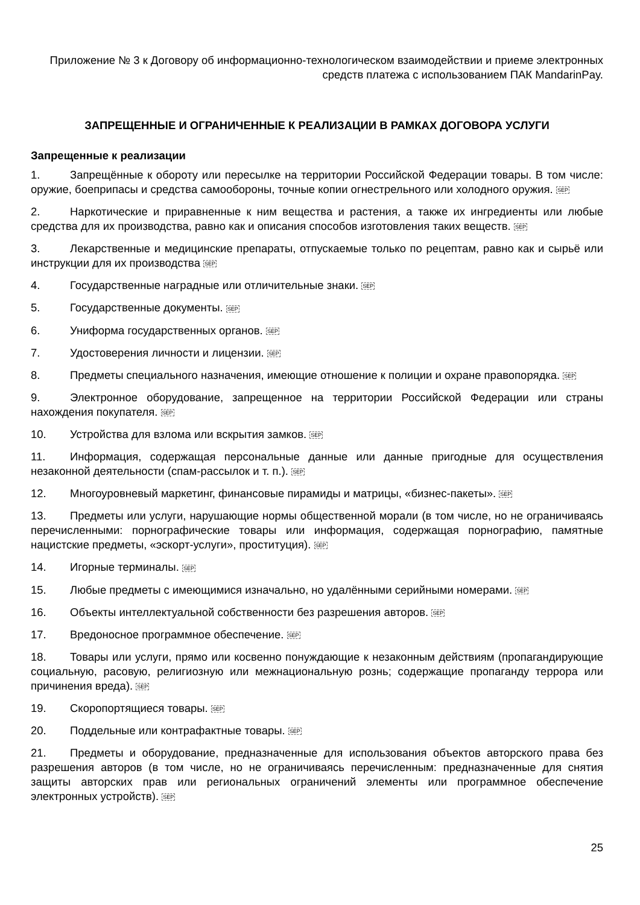Приложение № 3 к Договору об информационно-технологическом взаимодействии и приеме электронных средств платежа с использованием ПАК MandarinPay.
ЗАПРЕЩЕННЫЕ И ОГРАНИЧЕННЫЕ К РЕАЛИЗАЦИИ В РАМКАХ ДОГОВОРА УСЛУГИ
Запрещенные к реализации
1. Запрещённые к обороту или пересылке на территории Российской Федерации товары. В том числе: оружие, боеприпасы и средства самообороны, точные копии огнестрельного или холодного оружия. SEP
2. Наркотические и приравненные к ним вещества и растения, а также их ингредиенты или любые средства для их производства, равно как и описания способов изготовления таких веществ. SEP
3. Лекарственные и медицинские препараты, отпускаемые только по рецептам, равно как и сырьё или инструкции для их производства SEP
4. Государственные наградные или отличительные знаки. SEP
5. Государственные документы. SEP
6. Униформа государственных органов. SEP
7. Удостоверения личности и лицензии. SEP
8. Предметы специального назначения, имеющие отношение к полиции и охране правопорядка. SEP
9. Электронное оборудование, запрещенное на территории Российской Федерации или страны нахождения покупателя. SEP
10. Устройства для взлома или вскрытия замков. SEP
11. Информация, содержащая персональные данные или данные пригодные для осуществления незаконной деятельности (спам-рассылок и т. п.). SEP
12. Многоуровневый маркетинг, финансовые пирамиды и матрицы, «бизнес-пакеты». SEP
13. Предметы или услуги, нарушающие нормы общественной морали (в том числе, но не ограничиваясь перечисленными: порнографические товары или информация, содержащая порнографию, памятные нацистские предметы, «эскорт-услуги», проституция). SEP
14. Игорные терминалы. SEP
15. Любые предметы с имеющимися изначально, но удалёнными серийными номерами. SEP
16. Объекты интеллектуальной собственности без разрешения авторов. SEP
17. Вредоносное программное обеспечение. SEP
18. Товары или услуги, прямо или косвенно понуждающие к незаконным действиям (пропагандирующие социальную, расовую, религиозную или межнациональную рознь; содержащие пропаганду террора или причинения вреда). SEP
19. Скоропортящиеся товары. SEP
20. Поддельные или контрафактные товары. SEP
21. Предметы и оборудование, предназначенные для использования объектов авторского права без разрешения авторов (в том числе, но не ограничиваясь перечисленным: предназначенные для снятия защиты авторских прав или региональных ограничений элементы или программное обеспечение электронных устройств). SEP
25